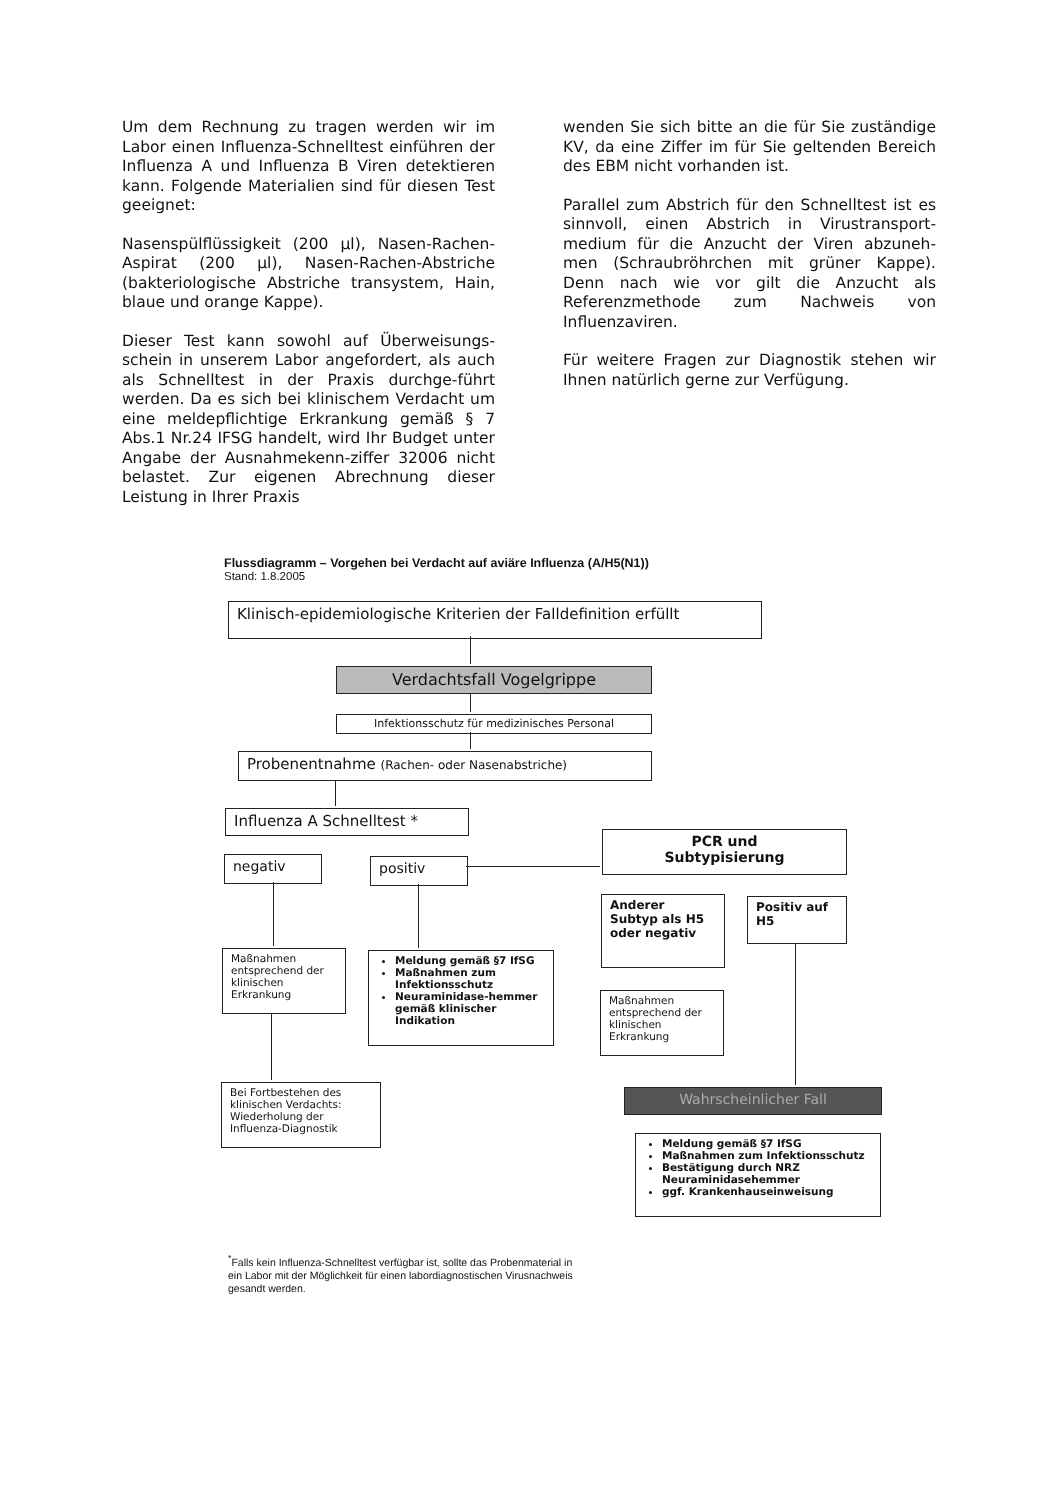Um dem Rechnung zu tragen werden wir im Labor einen Influenza-Schnelltest einführen der Influenza A und Influenza B Viren detektieren kann. Folgende Materialien sind für diesen Test geeignet:
Nasenspülflüssigkeit (200 µl), Nasen-Rachen-Aspirat (200 µl), Nasen-Rachen-Abstriche (bakteriologische Abstriche transystem, Hain, blaue und orange Kappe).
Dieser Test kann sowohl auf Überweisungs-schein in unserem Labor angefordert, als auch als Schnelltest in der Praxis durchge-führt werden. Da es sich bei klinischem Verdacht um eine meldepflichtige Erkrankung gemäß § 7 Abs.1 Nr.24 IFSG handelt, wird Ihr Budget unter Angabe der Ausnahmekenn-ziffer 32006 nicht belastet. Zur eigenen Abrechnung dieser Leistung in Ihrer Praxis
wenden Sie sich bitte an die für Sie zuständige KV, da eine Ziffer im für Sie geltenden Bereich des EBM nicht vorhanden ist.
Parallel zum Abstrich für den Schnelltest ist es sinnvoll, einen Abstrich in Virustransport-medium für die Anzucht der Viren abzuneh-men (Schraubröhrchen mit grüner Kappe). Denn nach wie vor gilt die Anzucht als Referenzmethode zum Nachweis von Influenzaviren.
Für weitere Fragen zur Diagnostik stehen wir Ihnen natürlich gerne zur Verfügung.
Flussdiagramm – Vorgehen bei Verdacht auf aviäre Influenza (A/H5(N1))
Stand: 1.8.2005
Klinisch-epidemiologische Kriterien der Falldefinition erfüllt
Verdachtsfall Vogelgrippe
Infektionsschutz für medizinisches Personal
Probenentnahme (Rachen- oder Nasenabstriche)
Influenza A Schnelltest *
negativ positiv
PCR und
Subtypisierung
Anderer Subtyp als H5 oder negativ
Positiv auf H5
Maßnahmen entsprechend der klinischen Erkrankung
Meldung gemäß §7 IfSG
Maßnahmen zum Infektionsschutz
Neuraminidase-hemmer gemäß klinischer Indikation
Maßnahmen entsprechend der klinischen Erkrankung
Bei Fortbestehen des klinischen Verdachts: Wiederholung der Influenza-Diagnostik
Wahrscheinlicher Fall
Meldung gemäß §7 IfSG
Maßnahmen zum Infektionsschutz
Bestätigung durch NRZ Neuraminidasehemmer
ggf. Krankenhauseinweisung
<sup>*</sup> Falls kein Influenza-Schnelltest verfügbar ist, sollte das Probenmaterial in ein Labor mit der Möglichkeit für einen labordiagnostischen Virusnachweis gesandt werden.